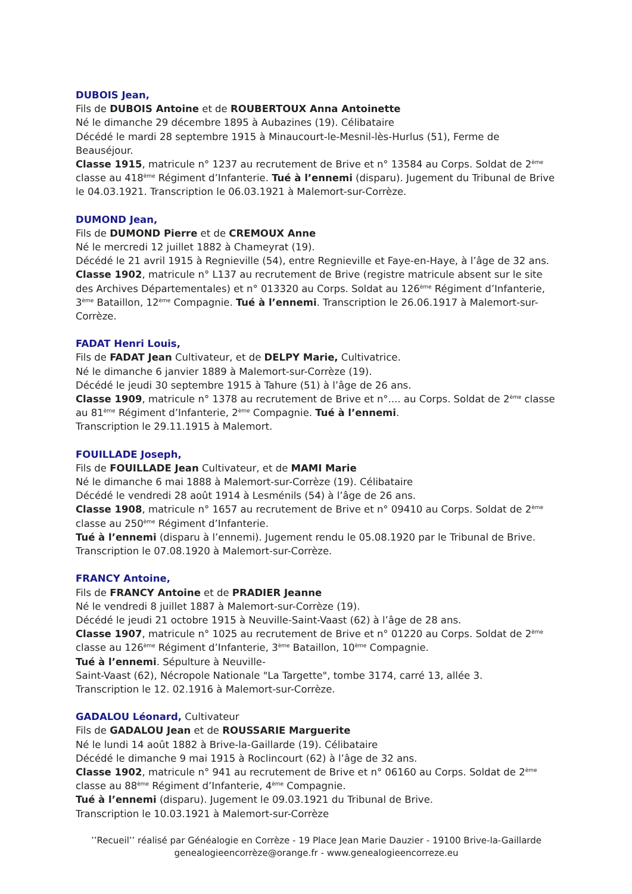DUBOIS Jean,
Fils de DUBOIS Antoine et de ROUBERTOUX Anna Antoinette
Né le dimanche 29 décembre 1895 à Aubazines (19). Célibataire
Décédé le mardi 28 septembre 1915 à Minaucourt-le-Mesnil-lès-Hurlus (51), Ferme de Beauséjour.
Classe 1915, matricule n° 1237 au recrutement de Brive et n° 13584 au Corps. Soldat de 2<sup>ème</sup> classe au 418<sup>ème</sup> Régiment d’Infanterie. Tué à l’ennemi (disparu). Jugement du Tribunal de Brive le 04.03.1921. Transcription le 06.03.1921 à Malemort-sur-Corrèze.
DUMOND Jean,
Fils de DUMOND Pierre et de CREMOUX Anne
Né le mercredi 12 juillet 1882 à Chameyrat (19).
Décédé le 21 avril 1915 à Regnieville (54), entre Regnieville et Faye-en-Haye, à l’âge de 32 ans.
Classe 1902, matricule n° L137 au recrutement de Brive (registre matricule absent sur le site des Archives Départementales) et n° 013320 au Corps. Soldat au 126<sup>ème</sup> Régiment d’Infanterie, 3<sup>ème</sup> Bataillon, 12<sup>ème</sup> Compagnie. Tué à l’ennemi. Transcription le 26.06.1917 à Malemort-sur-Corrèze.
FADAT Henri Louis,
Fils de FADAT Jean Cultivateur, et de DELPY Marie, Cultivatrice.
Né le dimanche 6 janvier 1889 à Malemort-sur-Corrèze (19).
Décédé le jeudi 30 septembre 1915 à Tahure (51) à l’âge de 26 ans.
Classe 1909, matricule n° 1378 au recrutement de Brive et n°.... au Corps. Soldat de 2<sup>ème</sup> classe au 81<sup>ème</sup> Régiment d’Infanterie, 2<sup>ème</sup> Compagnie. Tué à l’ennemi.
Transcription le 29.11.1915 à Malemort.
FOUILLADE Joseph,
Fils de FOUILLADE Jean Cultivateur, et de MAMI Marie
Né le dimanche 6 mai 1888 à Malemort-sur-Corrèze (19). Célibataire
Décédé le vendredi 28 août 1914 à Lesménils (54) à l’âge de 26 ans.
Classe 1908, matricule n° 1657 au recrutement de Brive et n° 09410 au Corps. Soldat de 2<sup>ème</sup> classe au 250<sup>ème</sup> Régiment d’Infanterie.
Tué à l’ennemi (disparu à l’ennemi). Jugement rendu le 05.08.1920 par le Tribunal de Brive. Transcription le 07.08.1920 à Malemort-sur-Corrèze.
FRANCY Antoine,
Fils de FRANCY Antoine et de PRADIER Jeanne
Né le vendredi 8 juillet 1887 à Malemort-sur-Corrèze (19).
Décédé le jeudi 21 octobre 1915 à Neuville-Saint-Vaast (62) à l’âge de 28 ans.
Classe 1907, matricule n° 1025 au recrutement de Brive et n° 01220 au Corps. Soldat de 2<sup>ème</sup> classe au 126<sup>ème</sup> Régiment d’Infanterie, 3<sup>ème</sup> Bataillon, 10<sup>ème</sup> Compagnie.
Tué à l’ennemi. Sépulture à Neuville-
Saint-Vaast (62), Nécropole Nationale "La Targette", tombe 3174, carré 13, allée 3.
Transcription le 12. 02.1916 à Malemort-sur-Corrèze.
GADALOU Léonard, Cultivateur
Fils de GADALOU Jean et de ROUSSARIE Marguerite
Né le lundi 14 août 1882 à Brive-la-Gaillarde (19). Célibataire
Décédé le dimanche 9 mai 1915 à Roclincourt (62) à l’âge de 32 ans.
Classe 1902, matricule n° 941 au recrutement de Brive et n° 06160 au Corps. Soldat de 2<sup>ème</sup> classe au 88<sup>ème</sup> Régiment d’Infanterie, 4<sup>ème</sup> Compagnie.
Tué à l’ennemi (disparu). Jugement le 09.03.1921 du Tribunal de Brive.
Transcription le 10.03.1921 à Malemort-sur-Corrèze
’’Recueil’’ réalisé par Généalogie en Corrèze - 19 Place Jean Marie Dauzier - 19100 Brive-la-Gaillarde
genealogieencorrèze@orange.fr - www.genealogieencorreze.eu